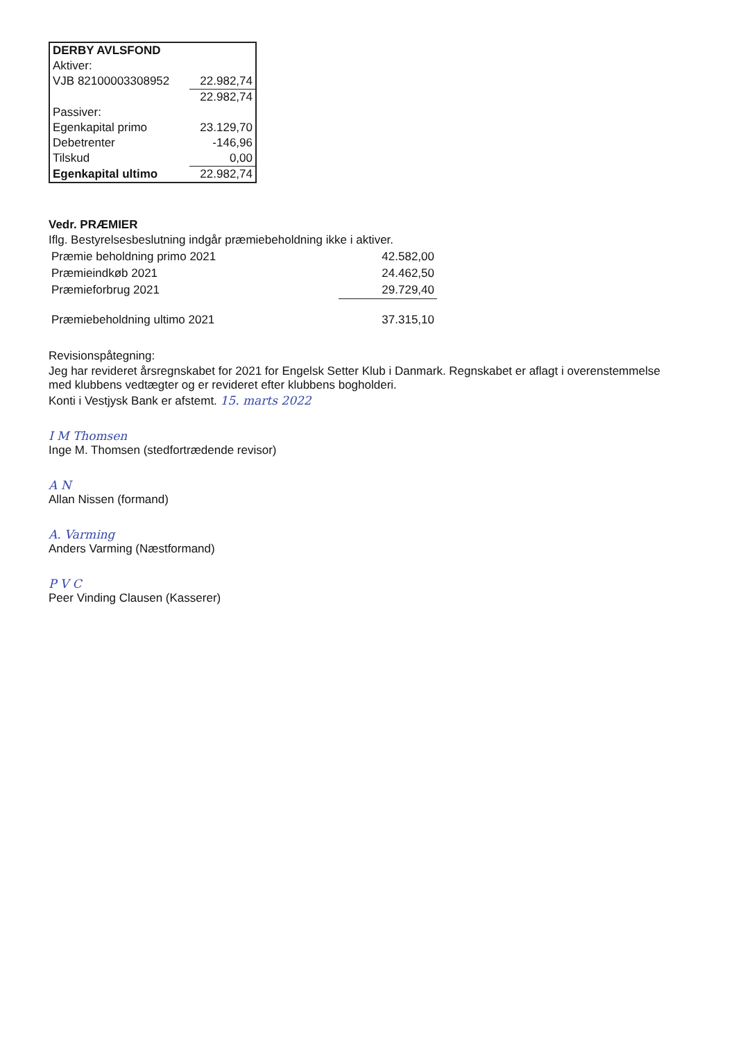| DERBY AVLSFOND | |
| Aktiver: | |
| VJB 8210000330895​2 | 22.982,74 |
| | 22.982,74 |
| Passiver: | |
| Egenkapital primo | 23.129,70 |
| Debetrenter | -146,96 |
| Tilskud | 0,00 |
| Egenkapital ultimo | 22.982,74 |
Vedr. PRÆMIER
Iflg. Bestyrelsesbeslutning indgår præmiebeholdning ikke i aktiver.
| Præmie beholdning primo 2021 | 42.582,00 |
| Præmieindkøb 2021 | 24.462,50 |
| Præmieforbrug 2021 | 29.729,40 |
| Præmiebeholdning ultimo 2021 | 37.315,10 |
Revisionspåtegning:
Jeg har revideret årsregnskabet for 2021 for Engelsk Setter Klub i Danmark. Regnskabet er aflagt i overenstemmelse med klubbens vedtægter og er revideret efter klubbens bogholderi.
Konti i Vestjysk Bank er afstemt. 15. marts 2022
I M Thomsen
Inge M. Thomsen (stedfortrædende revisor)
A N
Allan Nissen (formand)
A. Varming
Anders Varming (Næstformand)
P V C
Peer Vinding Clausen (Kasserer)